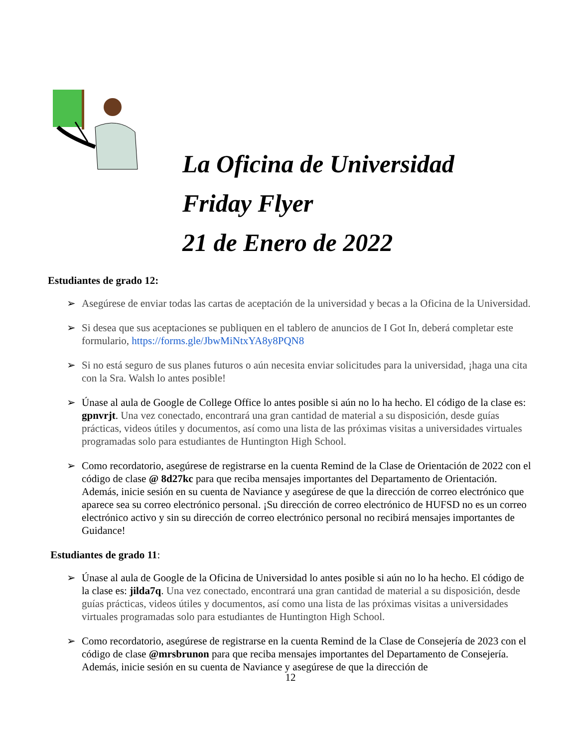La Oficina de Universidad
Friday Flyer
21 de Enero de 2022
Estudiantes de grado 12:
➢ Asegúrese de enviar todas las cartas de aceptación de la universidad y becas a la Oficina de la Universidad.
➢ Si desea que sus aceptaciones se publiquen en el tablero de anuncios de I Got In, deberá completar este formulario, https://forms.gle/JbwMiNtxYA8y8PQN8
➢ Si no está seguro de sus planes futuros o aún necesita enviar solicitudes para la universidad, ¡haga una cita con la Sra. Walsh lo antes posible!
➢ Únase al aula de Google de College Office lo antes posible si aún no lo ha hecho. El código de la clase es: gpnvrjt. Una vez conectado, encontrará una gran cantidad de material a su disposición, desde guías prácticas, videos útiles y documentos, así como una lista de las próximas visitas a universidades virtuales programadas solo para estudiantes de Huntington High School.
➢ Como recordatorio, asegúrese de registrarse en la cuenta Remind de la Clase de Orientación de 2022 con el código de clase @ 8d27kc para que reciba mensajes importantes del Departamento de Orientación. Además, inicie sesión en su cuenta de Naviance y asegúrese de que la dirección de correo electrónico que aparece sea su correo electrónico personal. ¡Su dirección de correo electrónico de HUFSD no es un correo electrónico activo y sin su dirección de correo electrónico personal no recibirá mensajes importantes de Guidance!
Estudiantes de grado 11:
➢ Únase al aula de Google de la Oficina de Universidad lo antes posible si aún no lo ha hecho. El código de la clase es: jilda7q. Una vez conectado, encontrará una gran cantidad de material a su disposición, desde guías prácticas, videos útiles y documentos, así como una lista de las próximas visitas a universidades virtuales programadas solo para estudiantes de Huntington High School.
➢ Como recordatorio, asegúrese de registrarse en la cuenta Remind de la Clase de Consejería de 2023 con el código de clase @mrsbrunon para que reciba mensajes importantes del Departamento de Consejería. Además, inicie sesión en su cuenta de Naviance y asegúrese de que la dirección de
12